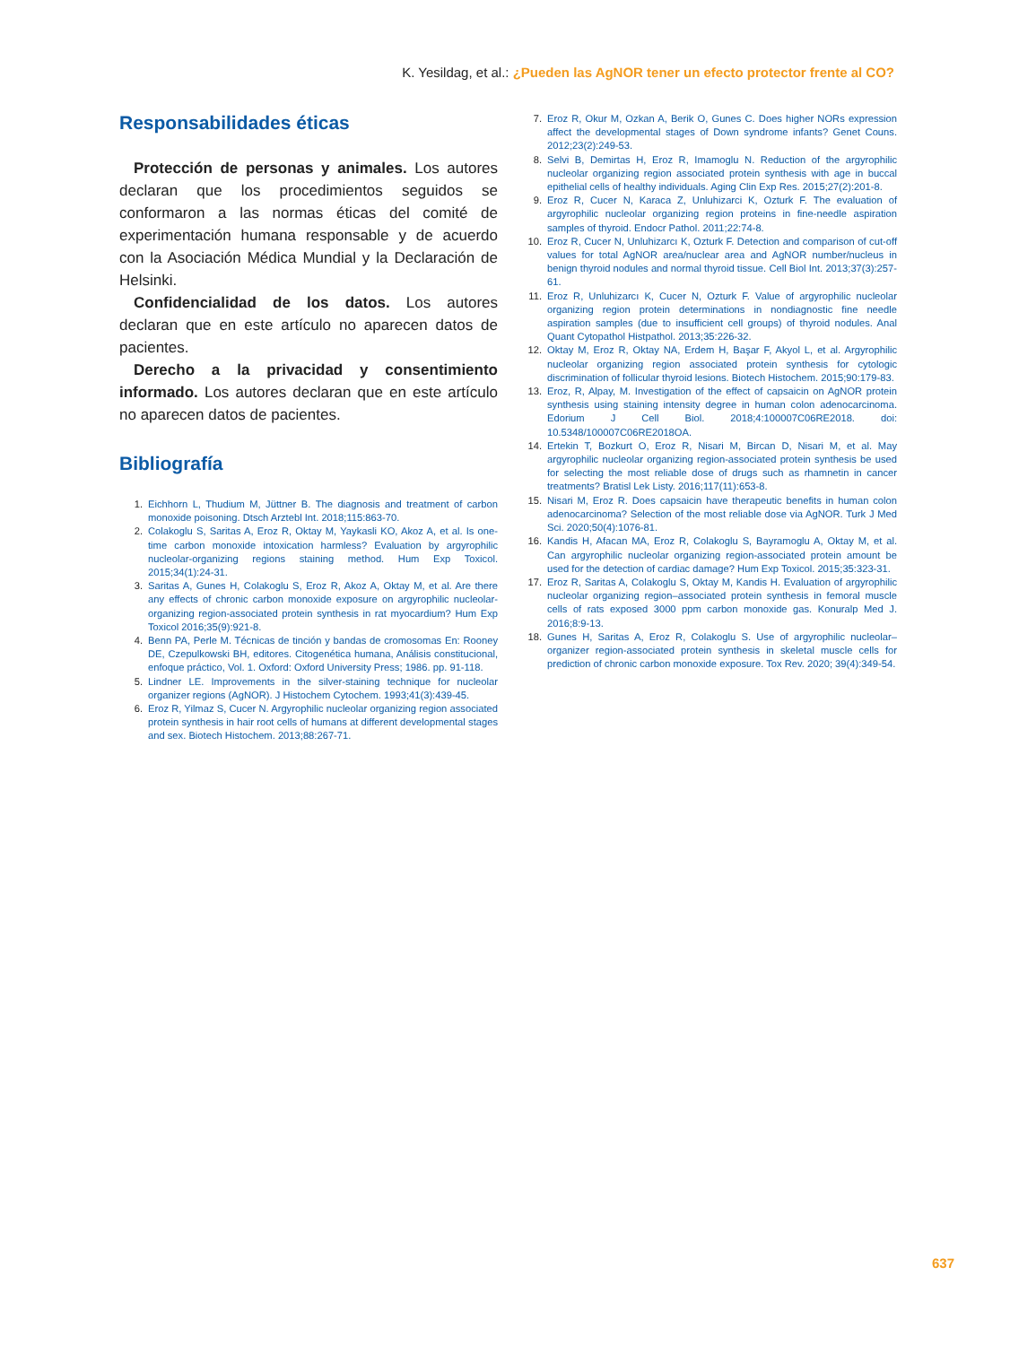K. Yesildag, et al.: ¿Pueden las AgNOR tener un efecto protector frente al CO?
Responsabilidades éticas
Protección de personas y animales. Los autores declaran que los procedimientos seguidos se conformaron a las normas éticas del comité de experimentación humana responsable y de acuerdo con la Asociación Médica Mundial y la Declaración de Helsinki.
Confidencialidad de los datos. Los autores declaran que en este artículo no aparecen datos de pacientes.
Derecho a la privacidad y consentimiento informado. Los autores declaran que en este artículo no aparecen datos de pacientes.
Bibliografía
1. Eichhorn L, Thudium M, Jüttner B. The diagnosis and treatment of carbon monoxide poisoning. Dtsch Arztebl Int. 2018;115:863-70.
2. Colakoglu S, Saritas A, Eroz R, Oktay M, Yaykasli KO, Akoz A, et al. Is one-time carbon monoxide intoxication harmless? Evaluation by argyrophilic nucleolar-organizing regions staining method. Hum Exp Toxicol. 2015;34(1):24-31.
3. Saritas A, Gunes H, Colakoglu S, Eroz R, Akoz A, Oktay M, et al. Are there any effects of chronic carbon monoxide exposure on argyrophilic nucleolar-organizing region-associated protein synthesis in rat myocardium? Hum Exp Toxicol 2016;35(9):921-8.
4. Benn PA, Perle M. Técnicas de tinción y bandas de cromosomas En: Rooney DE, Czepulkowski BH, editores. Citogenética humana, Análisis constitucional, enfoque práctico, Vol. 1. Oxford: Oxford University Press; 1986. pp. 91-118.
5. Lindner LE. Improvements in the silver-staining technique for nucleolar organizer regions (AgNOR). J Histochem Cytochem. 1993;41(3):439-45.
6. Eroz R, Yilmaz S, Cucer N. Argyrophilic nucleolar organizing region associated protein synthesis in hair root cells of humans at different developmental stages and sex. Biotech Histochem. 2013;88:267-71.
7. Eroz R, Okur M, Ozkan A, Berik O, Gunes C. Does higher NORs expression affect the developmental stages of Down syndrome infants? Genet Couns. 2012;23(2):249-53.
8. Selvi B, Demirtas H, Eroz R, Imamoglu N. Reduction of the argyrophilic nucleolar organizing region associated protein synthesis with age in buccal epithelial cells of healthy individuals. Aging Clin Exp Res. 2015;27(2):201-8.
9. Eroz R, Cucer N, Karaca Z, Unluhizarci K, Ozturk F. The evaluation of argyrophilic nucleolar organizing region proteins in fine-needle aspiration samples of thyroid. Endocr Pathol. 2011;22:74-8.
10. Eroz R, Cucer N, Unluhizarcı K, Ozturk F. Detection and comparison of cut-off values for total AgNOR area/nuclear area and AgNOR number/nucleus in benign thyroid nodules and normal thyroid tissue. Cell Biol Int. 2013;37(3):257-61.
11. Eroz R, Unluhizarcı K, Cucer N, Ozturk F. Value of argyrophilic nucleolar organizing region protein determinations in nondiagnostic fine needle aspiration samples (due to insufficient cell groups) of thyroid nodules. Anal Quant Cytopathol Histpathol. 2013;35:226-32.
12. Oktay M, Eroz R, Oktay NA, Erdem H, Başar F, Akyol L, et al. Argyrophilic nucleolar organizing region associated protein synthesis for cytologic discrimination of follicular thyroid lesions. Biotech Histochem. 2015;90:179-83.
13. Eroz, R, Alpay, M. Investigation of the effect of capsaicin on AgNOR protein synthesis using staining intensity degree in human colon adenocarcinoma. Edorium J Cell Biol. 2018;4:100007C06RE2018. doi: 10.5348/100007C06RE2018OA.
14. Ertekin T, Bozkurt O, Eroz R, Nisari M, Bircan D, Nisari M, et al. May argyrophilic nucleolar organizing region-associated protein synthesis be used for selecting the most reliable dose of drugs such as rhamnetin in cancer treatments? Bratisl Lek Listy. 2016;117(11):653-8.
15. Nisari M, Eroz R. Does capsaicin have therapeutic benefits in human colon adenocarcinoma? Selection of the most reliable dose via AgNOR. Turk J Med Sci. 2020;50(4):1076-81.
16. Kandis H, Afacan MA, Eroz R, Colakoglu S, Bayramoglu A, Oktay M, et al. Can argyrophilic nucleolar organizing region-associated protein amount be used for the detection of cardiac damage? Hum Exp Toxicol. 2015;35:323-31.
17. Eroz R, Saritas A, Colakoglu S, Oktay M, Kandis H. Evaluation of argyrophilic nucleolar organizing region–associated protein synthesis in femoral muscle cells of rats exposed 3000 ppm carbon monoxide gas. Konuralp Med J. 2016;8:9-13.
18. Gunes H, Saritas A, Eroz R, Colakoglu S. Use of argyrophilic nucleolar–organizer region-associated protein synthesis in skeletal muscle cells for prediction of chronic carbon monoxide exposure. Tox Rev. 2020; 39(4):349-54.
637